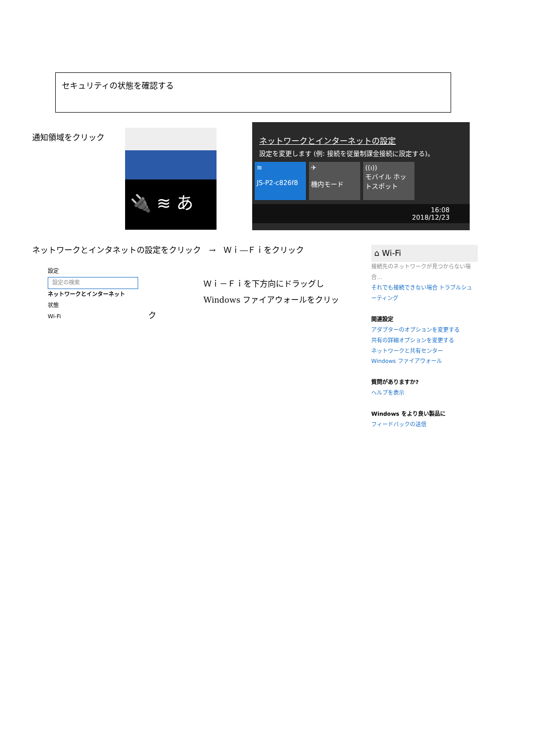セキュリティの状態を確認する
通知領域をクリック 🔌 ≋ あ
ネットワークとインターネットの設定
設定を変更します (例: 接続を従量制課金接続に設定する)。
≋
JS-P2-c826f8
✈
機内モード
((ı))
モバイル ホットスポット
16:08
2018/12/23
ネットワークとインタネットの設定をクリック　→　Ｗｉ―Ｆｉをクリック
設定
設定の検索
ネットワークとインターネット
状態
Wi-Fi
ク
Ｗｉ－Ｆｉを下方向にドラッグし
Windows ファイアウォールをクリッ
⌂ Wi-Fi
接続先のネットワークが見つからない場合…
それでも接続できない場合 トラブルシューティング
関連設定
アダプターのオプションを変更する
共有の詳細オプションを変更する
ネットワークと共有センター
Windows ファイアウォール
質問がありますか?
ヘルプを表示
Windows をより良い製品に
フィードバックの送信